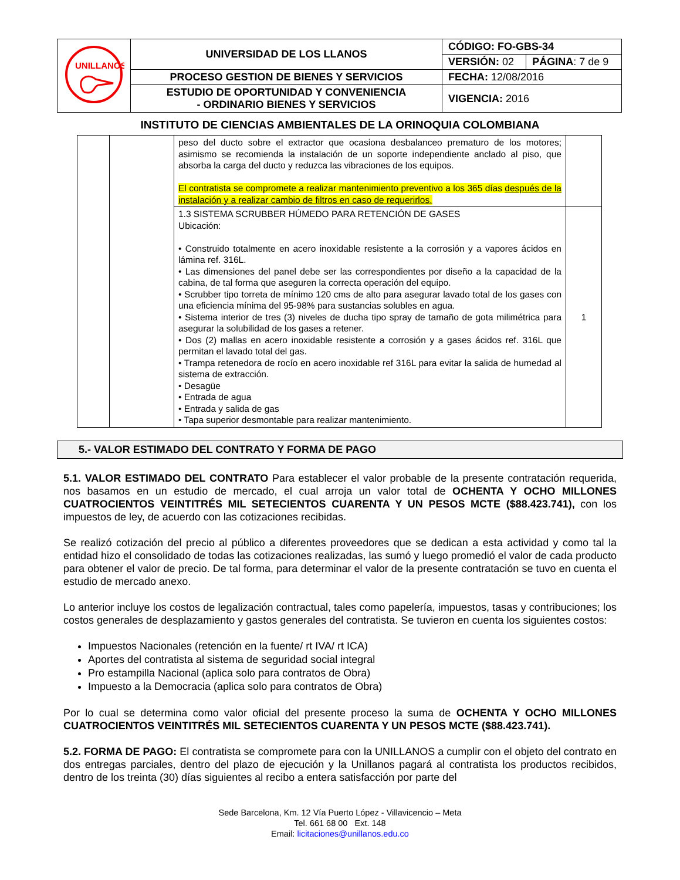| UNILLANOS | UNIVERSIDAD DE LOS LLANOS | CÓDIGO: FO-GBS-34 | |
| | | VERSIÓN: 02 | PÁGINA : 7 de 9 |
| | PROCESO GESTION DE BIENES Y SERVICIOS | FECHA: 12/08/2016 | |
| | ESTUDIO DE OPORTUNIDAD Y CONVENIENCIA - ORDINARIO BIENES Y SERVICIOS | VIGENCIA: 2016 | |
INSTITUTO DE CIENCIAS AMBIENTALES DE LA ORINOQUIA COLOMBIANA
| | | peso del ducto sobre el extractor que ocasiona desbalanceo prematuro de los motores; asimismo se recomienda la instalación de un soporte independiente anclado al piso, que absorba la carga del ducto y reduzca las vibraciones de los equipos. El contratista se compromete a realizar mantenimiento preventivo a los 365 días después de la instalación y a realizar cambio de filtros en caso de requerirlos. | |
| | | 1.3 SISTEMA SCRUBBER HÚMEDO PARA RETENCIÓN DE GASES Ubicación: • Construido totalmente en acero inoxidable resistente a la corrosión y a vapores ácidos en lámina ref. 316L. • Las dimensiones del panel debe ser las correspondientes por diseño a la capacidad de la cabina, de tal forma que aseguren la correcta operación del equipo. • Scrubber tipo torreta de mínimo 120 cms de alto para asegurar lavado total de los gases con una eficiencia mínima del 95-98% para sustancias solubles en agua. • Sistema interior de tres (3) niveles de ducha tipo spray de tamaño de gota milimétrica para asegurar la solubilidad de los gases a retener. • Dos (2) mallas en acero inoxidable resistente a corrosión y a gases ácidos ref. 316L que permitan el lavado total del gas. • Trampa retenedora de rocío en acero inoxidable ref 316L para evitar la salida de humedad al sistema de extracción. • Desagüe • Entrada de agua • Entrada y salida de gas • Tapa superior desmontable para realizar mantenimiento. | 1 |
5.- VALOR ESTIMADO DEL CONTRATO Y FORMA DE PAGO
5.1. VALOR ESTIMADO DEL CONTRATO Para establecer el valor probable de la presente contratación requerida, nos basamos en un estudio de mercado, el cual arroja un valor total de OCHENTA Y OCHO MILLONES CUATROCIENTOS VEINTITRÉS MIL SETECIENTOS CUARENTA Y UN PESOS MCTE ($88.423.741), con los impuestos de ley, de acuerdo con las cotizaciones recibidas.
Se realizó cotización del precio al público a diferentes proveedores que se dedican a esta actividad y como tal la entidad hizo el consolidado de todas las cotizaciones realizadas, las sumó y luego promedió el valor de cada producto para obtener el valor de precio. De tal forma, para determinar el valor de la presente contratación se tuvo en cuenta el estudio de mercado anexo.
Lo anterior incluye los costos de legalización contractual, tales como papelería, impuestos, tasas y contribuciones; los costos generales de desplazamiento y gastos generales del contratista. Se tuvieron en cuenta los siguientes costos:
Impuestos Nacionales (retención en la fuente/ rt IVA/ rt ICA)
Aportes del contratista al sistema de seguridad social integral
Pro estampilla Nacional (aplica solo para contratos de Obra)
Impuesto a la Democracia (aplica solo para contratos de Obra)
Por lo cual se determina como valor oficial del presente proceso la suma de OCHENTA Y OCHO MILLONES CUATROCIENTOS VEINTITRÉS MIL SETECIENTOS CUARENTA Y UN PESOS MCTE ($88.423.741).
5.2. FORMA DE PAGO: El contratista se compromete para con la UNILLANOS a cumplir con el objeto del contrato en dos entregas parciales, dentro del plazo de ejecución y la Unillanos pagará al contratista los productos recibidos, dentro de los treinta (30) días siguientes al recibo a entera satisfacción por parte del
Sede Barcelona, Km. 12 Vía Puerto López - Villavicencio – Meta
Tel. 661 68 00 Ext. 148
Email: licitaciones@unillanos.edu.co